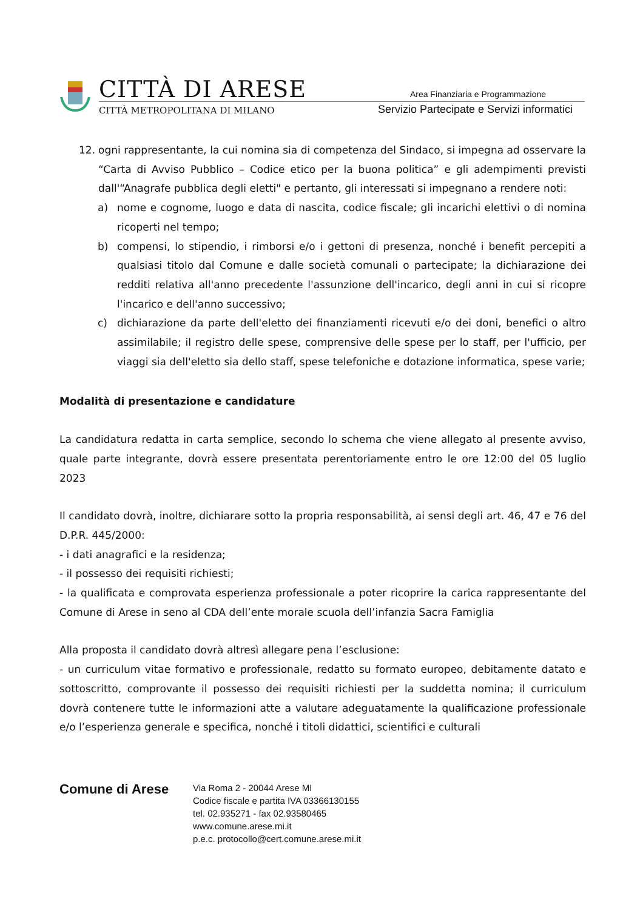CITTÀ DI ARESE
CITTÀ METROPOLITANA DI MILANO
Area Finanziaria e Programmazione
Servizio Partecipate e Servizi informatici
12. ogni rappresentante, la cui nomina sia di competenza del Sindaco, si impegna ad osservare la “Carta di Avviso Pubblico – Codice etico per la buona politica” e gli adempimenti previsti dall'“Anagrafe pubblica degli eletti" e pertanto, gli interessati si impegnano a rendere noti:
a) nome e cognome, luogo e data di nascita, codice fiscale; gli incarichi elettivi o di nomina ricoperti nel tempo;
b) compensi, lo stipendio, i rimborsi e/o i gettoni di presenza, nonché i benefit percepiti a qualsiasi titolo dal Comune e dalle società comunali o partecipate; la dichiarazione dei redditi relativa all'anno precedente l'assunzione dell'incarico, degli anni in cui si ricopre l'incarico e dell'anno successivo;
c) dichiarazione da parte dell'eletto dei finanziamenti ricevuti e/o dei doni, benefici o altro assimilabile; il registro delle spese, comprensive delle spese per lo staff, per l'ufficio, per viaggi sia dell'eletto sia dello staff, spese telefoniche e dotazione informatica, spese varie;
Modalità di presentazione e candidature
La candidatura redatta in carta semplice, secondo lo schema che viene allegato al presente avviso, quale parte integrante, dovrà essere presentata perentoriamente entro le ore 12:00 del 05 luglio 2023
Il candidato dovrà, inoltre, dichiarare sotto la propria responsabilità, ai sensi degli art. 46, 47 e 76 del D.P.R. 445/2000:
- i dati anagrafici e la residenza;
- il possesso dei requisiti richiesti;
- la qualificata e comprovata esperienza professionale a poter ricoprire la carica rappresentante del Comune di Arese in seno al CDA dell’ente morale scuola dell’infanzia Sacra Famiglia
Alla proposta il candidato dovrà altresì allegare pena l’esclusione:
- un curriculum vitae formativo e professionale, redatto su formato europeo, debitamente datato e sottoscritto, comprovante il possesso dei requisiti richiesti per la suddetta nomina; il curriculum dovrà contenere tutte le informazioni atte a valutare adeguatamente la qualificazione professionale e/o l’esperienza generale e specifica, nonché i titoli didattici, scientifici e culturali
Comune di Arese
Via Roma 2 - 20044 Arese MI
Codice fiscale e partita IVA 03366130155
tel. 02.935271 - fax 02.93580465
www.comune.arese.mi.it
p.e.c. protocollo@cert.comune.arese.mi.it